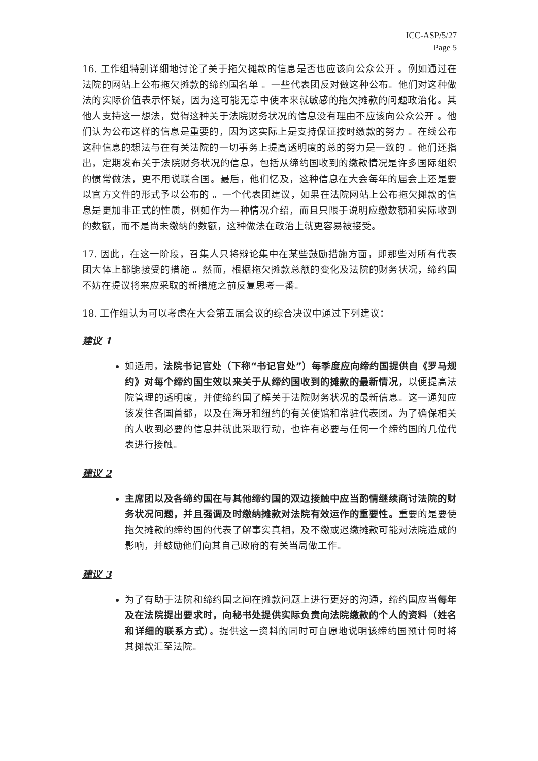ICC-ASP/5/27
Page 5
16. 工作组特别详细地讨论了关于拖欠摊款的信息是否也应该向公众公开 。例如通过在法院的网站上公布拖欠摊款的缔约国名单 。一些代表团反对做这种公布。他们对这种做法的实际价值表示怀疑，因为这可能无意中使本来就敏感的拖欠摊款的问题政治化。其他人支持这一想法，觉得这种关于法院财务状况的信息没有理由不应该向公众公开 。他们认为公布这样的信息是重要的，因为这实际上是支持保证按时缴款的努力 。在线公布这种信息的想法与在有关法院的一切事务上提高透明度的总的努力是一致的 。他们还指出，定期发布关于法院财务状况的信息，包括从缔约国收到的缴款情况是许多国际组织的惯常做法，更不用说联合国。最后，他们忆及，这种信息在大会每年的届会上还是要以官方文件的形式予以公布的 。一个代表团建议，如果在法院网站上公布拖欠摊款的信息是更加非正式的性质，例如作为一种情况介绍，而且只限于说明应缴数额和实际收到的数额，而不是尚未缴纳的数额，这种做法在政治上就更容易被接受。
17. 因此，在这一阶段，召集人只将辩论集中在某些鼓励措施方面，即那些对所有代表团大体上都能接受的措施 。然而，根据拖欠摊款总额的变化及法院的财务状况，缔约国不妨在提议将来应采取的新措施之前反复思考一番。
18. 工作组认为可以考虑在大会第五届会议的综合决议中通过下列建议：
建议 1
如适用，法院书记官处（下称“书记官处”）每季度应向缔约国提供自《罗马规约》对每个缔约国生效以来关于从缔约国收到的摊款的最新情况，以便提高法院管理的透明度，并使缔约国了解关于法院财务状况的最新信息。这一通知应该发往各国首都，以及在海牙和纽约的有关使馆和常驻代表团。为了确保相关的人收到必要的信息并就此采取行动，也许有必要与任何一个缔约国的几位代表进行接触。
建议 2
主席团以及各缔约国在与其他缔约国的双边接触中应当酌情继续商讨法院的财务状况问题，并且强调及时缴纳摊款对法院有效运作的重要性。重要的是要使拖欠摊款的缔约国的代表了解事实真相，及不缴或迟缴摊款可能对法院造成的影响，并鼓励他们向其自己政府的有关当局做工作。
建议 3
为了有助于法院和缔约国之间在摊款问题上进行更好的沟通，缔约国应当每年及在法院提出要求时，向秘书处提供实际负责向法院缴款的个人的资料（姓名和详细的联系方式）。提供这一资料的同时可自愿地说明该缔约国预计何时将其摊款汇至法院。